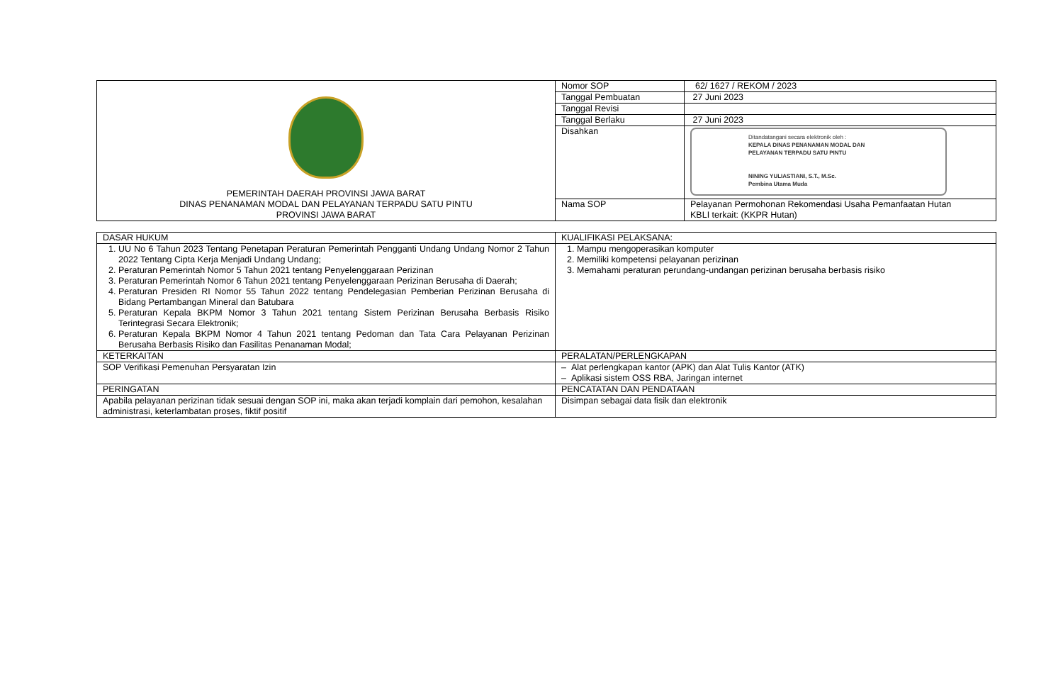| PEMERINTAH DAERAH PROVINSI JAWA BARAT DINAS PENANAMAN MODAL DAN PELAYANAN TERPADU SATU PINTU PROVINSI JAWA BARAT | Nomor SOP | 62/ 1627 / REKOM / 2023 |
| | Tanggal Pembuatan | 27 Juni 2023 |
| | Tanggal Revisi | |
| | Tanggal Berlaku | 27 Juni 2023 |
| | Disahkan | Ditandatangani secara elektronik oleh : KEPALA DINAS PENANAMAN MODAL DAN PELAYANAN TERPADU SATU PINTU NINING YULIASTIANI, S.T., M.Sc. Pembina Utama Muda |
| | Nama SOP | Pelayanan Permohonan Rekomendasi Usaha Pemanfaatan Hutan KBLI terkait: (KKPR Hutan) |
| DASAR HUKUM | KUALIFIKASI PELAKSANA: |
| 1. UU No 6 Tahun 2023 Tentang Penetapan Peraturan Pemerintah Pengganti Undang Undang Nomor 2 Tahun 2022 Tentang Cipta Kerja Menjadi Undang Undang; 2. Peraturan Pemerintah Nomor 5 Tahun 2021 tentang Penyelenggaraan Perizinan 3. Peraturan Pemerintah Nomor 6 Tahun 2021 tentang Penyelenggaraan Perizinan Berusaha di Daerah; 4. Peraturan Presiden RI Nomor 55 Tahun 2022 tentang Pendelegasian Pemberian Perizinan Berusaha di Bidang Pertambangan Mineral dan Batubara 5. Peraturan Kepala BKPM Nomor 3 Tahun 2021 tentang Sistem Perizinan Berusaha Berbasis Risiko Terintegrasi Secara Elektronik; 6. Peraturan Kepala BKPM Nomor 4 Tahun 2021 tentang Pedoman dan Tata Cara Pelayanan Perizinan Berusaha Berbasis Risiko dan Fasilitas Penanaman Modal; | 1. Mampu mengoperasikan komputer 2. Memiliki kompetensi pelayanan perizinan 3. Memahami peraturan perundang-undangan perizinan berusaha berbasis risiko |
| KETERKAITAN | PERALATAN/PERLENGKAPAN |
| SOP Verifikasi Pemenuhan Persyaratan Izin | – Alat perlengkapan kantor (APK) dan Alat Tulis Kantor (ATK) – Aplikasi sistem OSS RBA, Jaringan internet |
| PERINGATAN | PENCATATAN DAN PENDATAAN |
| Apabila pelayanan perizinan tidak sesuai dengan SOP ini, maka akan terjadi komplain dari pemohon, kesalahan administrasi, keterlambatan proses, fiktif positif | Disimpan sebagai data fisik dan elektronik |